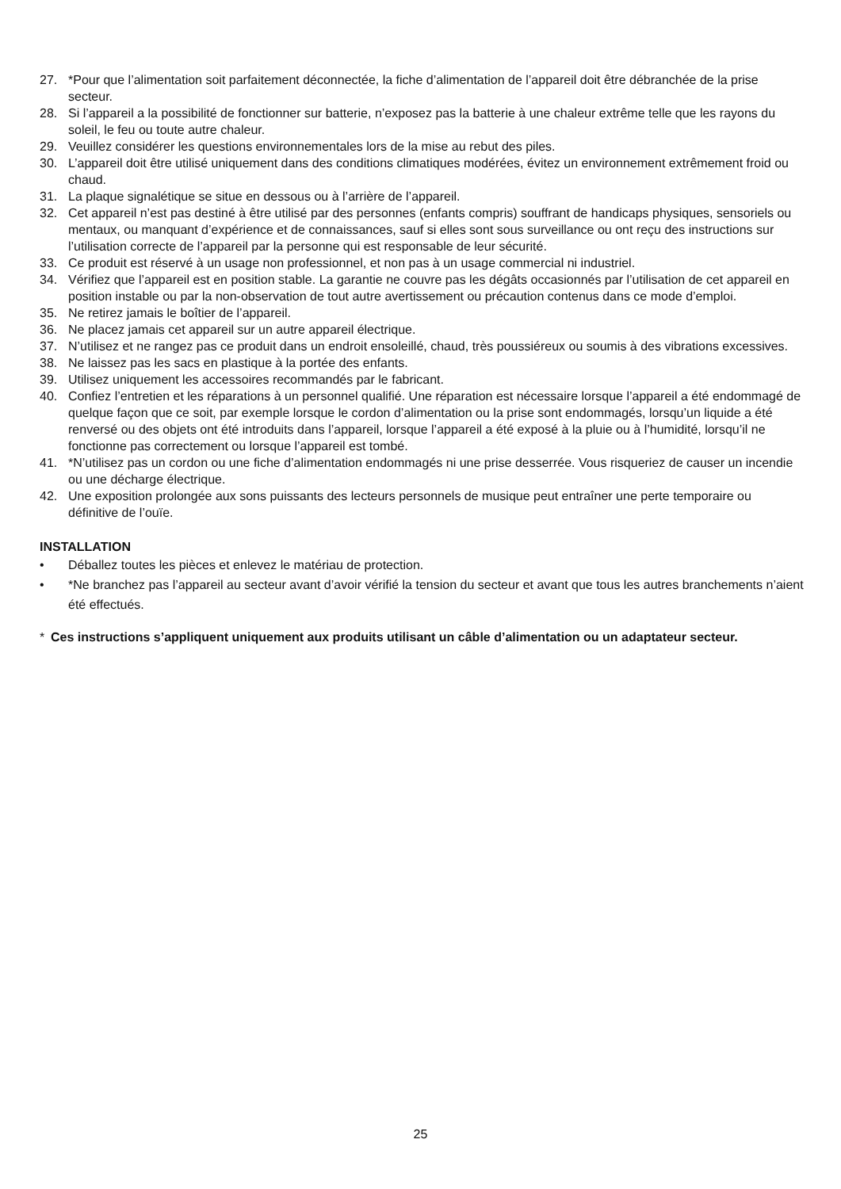27. *Pour que l’alimentation soit parfaitement déconnectée, la fiche d’alimentation de l’appareil doit être débranchée de la prise secteur.
28. Si l’appareil a la possibilité de fonctionner sur batterie, n’exposez pas la batterie à une chaleur extrême telle que les rayons du soleil, le feu ou toute autre chaleur.
29. Veuillez considérer les questions environnementales lors de la mise au rebut des piles.
30. L’appareil doit être utilisé uniquement dans des conditions climatiques modérées, évitez un environnement extrêmement froid ou chaud.
31. La plaque signalétique se situe en dessous ou à l’arrière de l’appareil.
32. Cet appareil n’est pas destiné à être utilisé par des personnes (enfants compris) souffrant de handicaps physiques, sensoriels ou mentaux, ou manquant d’expérience et de connaissances, sauf si elles sont sous surveillance ou ont reçu des instructions sur l’utilisation correcte de l’appareil par la personne qui est responsable de leur sécurité.
33. Ce produit est réservé à un usage non professionnel, et non pas à un usage commercial ni industriel.
34. Vérifiez que l’appareil est en position stable. La garantie ne couvre pas les dégâts occasionnés par l’utilisation de cet appareil en position instable ou par la non-observation de tout autre avertissement ou précaution contenus dans ce mode d’emploi.
35. Ne retirez jamais le boîtier de l’appareil.
36. Ne placez jamais cet appareil sur un autre appareil électrique.
37. N’utilisez et ne rangez pas ce produit dans un endroit ensoleillé, chaud, très poussiéreux ou soumis à des vibrations excessives.
38. Ne laissez pas les sacs en plastique à la portée des enfants.
39. Utilisez uniquement les accessoires recommandés par le fabricant.
40. Confiez l’entretien et les réparations à un personnel qualifié. Une réparation est nécessaire lorsque l’appareil a été endommagé de quelque façon que ce soit, par exemple lorsque le cordon d’alimentation ou la prise sont endommagés, lorsqu’un liquide a été renversé ou des objets ont été introduits dans l’appareil, lorsque l’appareil a été exposé à la pluie ou à l’humidité, lorsqu’il ne fonctionne pas correctement ou lorsque l’appareil est tombé.
41. *N’utilisez pas un cordon ou une fiche d’alimentation endommagés ni une prise desserrée. Vous risqueriez de causer un incendie ou une décharge électrique.
42. Une exposition prolongée aux sons puissants des lecteurs personnels de musique peut entraîner une perte temporaire ou définitive de l’ouïe.
INSTALLATION
• Déballez toutes les pièces et enlevez le matériau de protection.
• *Ne branchez pas l’appareil au secteur avant d’avoir vérifié la tension du secteur et avant que tous les autres branchements n’aient été effectués.
* Ces instructions s’appliquent uniquement aux produits utilisant un câble d’alimentation ou un adaptateur secteur.
25